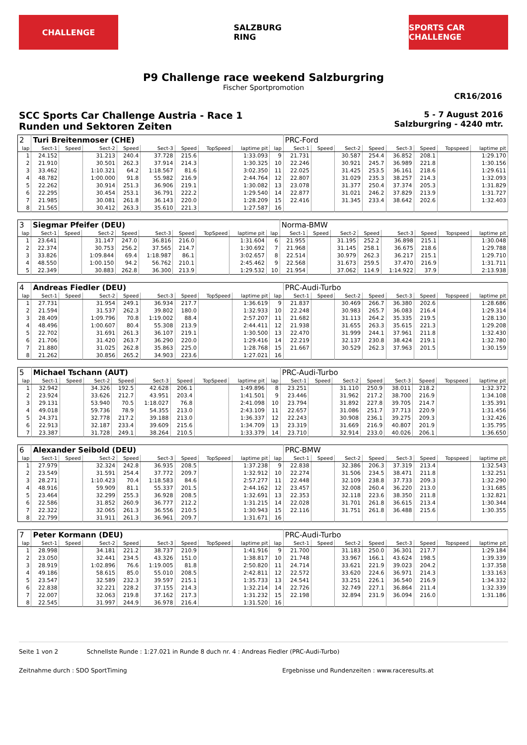CHALLENGE
SALZBURG RING
SPORTS CAR CHALLENGE
P9 Challenge race weekend Salzburgring
Fischer Sportpromotion
CR16/2016
SCC Sports Car Challenge Austria - Race 1
Runden und Sektoren Zeiten
5 - 7 August 2016
Salzburgring - 4240 mtr.
| 2 | Turi Breitenmoser (CHE) | | | | | | | | | PRC-Ford | | | | | | | |
| lap | Sect-1 | Speed | Sect-2 | Speed | Sect-3 | Speed | TopSpeed | laptime pit | lap | Sect-1 | Speed | Sect-2 | Speed | Sect-3 | Speed | Topspeed | laptime pit |
| 1 | 24.152 | | 31.213 | 240.4 | 37.728 | 215.6 | | 1:33.093 | 9 | 21.731 | | 30.587 | 254.4 | 36.852 | 208.1 | | 1:29.170 |
| 2 | 21.910 | | 30.501 | 262.3 | 37.914 | 214.3 | | 1:30.325 | 10 | 22.246 | | 30.921 | 245.7 | 36.989 | 221.8 | | 1:30.156 |
| 3 | 33.462 | | 1:10.321 | 64.2 | 1:18.567 | 81.6 | | 3:02.350 | 11 | 22.025 | | 31.425 | 253.5 | 36.161 | 218.6 | | 1:29.611 |
| 4 | 48.782 | | 1:00.000 | 91.8 | 55.982 | 216.9 | | 2:44.764 | 12 | 22.807 | | 31.029 | 235.3 | 38.257 | 214.3 | | 1:32.093 |
| 5 | 22.262 | | 30.914 | 251.3 | 36.906 | 219.1 | | 1:30.082 | 13 | 23.078 | | 31.377 | 250.4 | 37.374 | 205.3 | | 1:31.829 |
| 6 | 22.295 | | 30.454 | 253.1 | 36.791 | 222.2 | | 1:29.540 | 14 | 22.877 | | 31.021 | 246.2 | 37.829 | 213.9 | | 1:31.727 |
| 7 | 21.985 | | 30.081 | 261.8 | 36.143 | 220.0 | | 1:28.209 | 15 | 22.416 | | 31.345 | 233.4 | 38.642 | 202.6 | | 1:32.403 |
| 8 | 21.565 | | 30.412 | 263.3 | 35.610 | 221.3 | | 1:27.587 | 16 | | | | | | | | |
| 3 | Siegmar Pfeifer (DEU) | | | | | | | | | Norma-BMW | | | | | | | |
| lap | Sect-1 | Speed | Sect-2 | Speed | Sect-3 | Speed | TopSpeed | laptime pit | lap | Sect-1 | Speed | Sect-2 | Speed | Sect-3 | Speed | Topspeed | laptime pit |
| 1 | 23.641 | | 31.147 | 247.0 | 36.816 | 216.0 | | 1:31.604 | 6 | 21.955 | | 31.195 | 252.2 | 36.898 | 215.1 | | 1:30.048 |
| 2 | 22.374 | | 30.753 | 256.2 | 37.565 | 214.7 | | 1:30.692 | 7 | 21.968 | | 31.145 | 258.1 | 36.675 | 218.6 | | 1:29.788 |
| 3 | 33.826 | | 1:09.844 | 69.4 | 1:18.987 | 86.1 | | 3:02.657 | 8 | 22.514 | | 30.979 | 262.3 | 36.217 | 215.1 | | 1:29.710 |
| 4 | 48.550 | | 1:00.150 | 94.2 | 56.762 | 210.1 | | 2:45.462 | 9 | 22.568 | | 31.673 | 259.5 | 37.470 | 216.9 | | 1:31.711 |
| 5 | 22.349 | | 30.883 | 262.8 | 36.300 | 213.9 | | 1:29.532 | 10 | 21.954 | | 37.062 | 114.9 | 1:14.922 | 37.9 | | 2:13.938 |
| 4 | Andreas Fiedler (DEU) | | | | | | | | | PRC-Audi-Turbo | | | | | | | |
| lap | Sect-1 | Speed | Sect-2 | Speed | Sect-3 | Speed | TopSpeed | laptime pit | lap | Sect-1 | Speed | Sect-2 | Speed | Sect-3 | Speed | Topspeed | laptime pit |
| 1 | 27.731 | | 31.954 | 249.1 | 36.934 | 217.7 | | 1:36.619 | 9 | 21.837 | | 30.469 | 266.7 | 36.380 | 202.6 | | 1:28.686 |
| 2 | 21.594 | | 31.537 | 262.3 | 39.802 | 180.0 | | 1:32.933 | 10 | 22.248 | | 30.983 | 265.7 | 36.083 | 216.4 | | 1:29.314 |
| 3 | 28.409 | | 1:09.796 | 70.8 | 1:19.002 | 88.4 | | 2:57.207 | 11 | 21.682 | | 31.113 | 264.2 | 35.335 | 219.5 | | 1:28.130 |
| 4 | 48.496 | | 1:00.607 | 80.4 | 55.308 | 213.9 | | 2:44.411 | 12 | 21.938 | | 31.655 | 263.3 | 35.615 | 221.3 | | 1:29.208 |
| 5 | 22.702 | | 31.691 | 261.3 | 36.107 | 219.1 | | 1:30.500 | 13 | 22.470 | | 31.999 | 244.1 | 37.961 | 211.8 | | 1:32.430 |
| 6 | 21.706 | | 31.420 | 263.7 | 36.290 | 220.0 | | 1:29.416 | 14 | 22.219 | | 32.137 | 230.8 | 38.424 | 219.1 | | 1:32.780 |
| 7 | 21.880 | | 31.025 | 262.8 | 35.863 | 225.0 | | 1:28.768 | 15 | 21.667 | | 30.529 | 262.3 | 37.963 | 201.5 | | 1:30.159 |
| 8 | 21.262 | | 30.856 | 265.2 | 34.903 | 223.6 | | 1:27.021 | 16 | | | | | | | | |
| 5 | Michael Tschann (AUT) | | | | | | | | | PRC-Audi-Turbo | | | | | | | |
| lap | Sect-1 | Speed | Sect-2 | Speed | Sect-3 | Speed | TopSpeed | laptime pit | lap | Sect-1 | Speed | Sect-2 | Speed | Sect-3 | Speed | Topspeed | laptime pit |
| 1 | 32.942 | | 34.326 | 192.5 | 42.628 | 206.1 | | 1:49.896 | 8 | 23.251 | | 31.110 | 250.9 | 38.011 | 218.2 | | 1:32.372 |
| 2 | 23.924 | | 33.626 | 212.7 | 43.951 | 203.4 | | 1:41.501 | 9 | 23.446 | | 31.962 | 217.2 | 38.700 | 216.9 | | 1:34.108 |
| 3 | 29.131 | | 53.940 | 70.5 | 1:18.027 | 76.8 | | 2:41.098 | 10 | 23.794 | | 31.892 | 227.8 | 39.705 | 214.7 | | 1:35.391 |
| 4 | 49.018 | | 59.736 | 78.9 | 54.355 | 213.0 | | 2:43.109 | 11 | 22.657 | | 31.086 | 251.7 | 37.713 | 220.9 | | 1:31.456 |
| 5 | 24.371 | | 32.778 | 217.2 | 39.188 | 213.0 | | 1:36.337 | 12 | 22.243 | | 30.908 | 236.1 | 39.275 | 209.3 | | 1:32.426 |
| 6 | 22.913 | | 32.187 | 233.4 | 39.609 | 215.6 | | 1:34.709 | 13 | 23.319 | | 31.669 | 216.9 | 40.807 | 201.9 | | 1:35.795 |
| 7 | 23.387 | | 31.728 | 249.1 | 38.264 | 210.5 | | 1:33.379 | 14 | 23.710 | | 32.914 | 233.0 | 40.026 | 206.1 | | 1:36.650 |
| 6 | Alexander Seibold (DEU) | | | | | | | | | PRC-BMW | | | | | | | |
| lap | Sect-1 | Speed | Sect-2 | Speed | Sect-3 | Speed | TopSpeed | laptime pit | lap | Sect-1 | Speed | Sect-2 | Speed | Sect-3 | Speed | Topspeed | laptime pit |
| 1 | 27.979 | | 32.324 | 242.8 | 36.935 | 208.5 | | 1:37.238 | 9 | 22.838 | | 32.386 | 206.3 | 37.319 | 213.4 | | 1:32.543 |
| 2 | 23.549 | | 31.591 | 254.4 | 37.772 | 209.7 | | 1:32.912 | 10 | 22.274 | | 31.506 | 234.5 | 38.471 | 211.8 | | 1:32.251 |
| 3 | 28.271 | | 1:10.423 | 70.4 | 1:18.583 | 84.6 | | 2:57.277 | 11 | 22.448 | | 32.109 | 238.8 | 37.733 | 209.3 | | 1:32.290 |
| 4 | 48.916 | | 59.909 | 81.1 | 55.337 | 201.5 | | 2:44.162 | 12 | 23.457 | | 32.008 | 260.4 | 36.220 | 213.0 | | 1:31.685 |
| 5 | 23.464 | | 32.299 | 255.3 | 36.928 | 208.5 | | 1:32.691 | 13 | 22.353 | | 32.118 | 223.6 | 38.350 | 211.8 | | 1:32.821 |
| 6 | 22.586 | | 31.852 | 260.9 | 36.777 | 212.2 | | 1:31.215 | 14 | 22.028 | | 31.701 | 261.8 | 36.615 | 213.4 | | 1:30.344 |
| 7 | 22.322 | | 32.065 | 261.3 | 36.556 | 210.5 | | 1:30.943 | 15 | 22.116 | | 31.751 | 261.8 | 36.488 | 215.6 | | 1:30.355 |
| 8 | 22.799 | | 31.911 | 261.3 | 36.961 | 209.7 | | 1:31.671 | 16 | | | | | | | | |
| 7 | Peter Kormann (DEU) | | | | | | | | | PRC-Audi-Turbo | | | | | | | |
| lap | Sect-1 | Speed | Sect-2 | Speed | Sect-3 | Speed | TopSpeed | laptime pit | lap | Sect-1 | Speed | Sect-2 | Speed | Sect-3 | Speed | Topspeed | laptime pit |
| 1 | 28.998 | | 34.181 | 221.2 | 38.737 | 210.9 | | 1:41.916 | 9 | 21.700 | | 31.183 | 250.0 | 36.301 | 217.7 | | 1:29.184 |
| 2 | 23.050 | | 32.441 | 234.5 | 43.326 | 151.0 | | 1:38.817 | 10 | 21.748 | | 33.967 | 166.1 | 43.624 | 198.5 | | 1:39.339 |
| 3 | 28.919 | | 1:02.896 | 76.6 | 1:19.005 | 81.8 | | 2:50.820 | 11 | 24.714 | | 33.621 | 221.9 | 39.023 | 204.2 | | 1:37.358 |
| 4 | 49.186 | | 58.615 | 85.0 | 55.010 | 208.5 | | 2:42.811 | 12 | 22.572 | | 33.620 | 224.6 | 36.971 | 214.3 | | 1:33.163 |
| 5 | 23.547 | | 32.589 | 232.3 | 39.597 | 215.1 | | 1:35.733 | 13 | 24.541 | | 33.251 | 226.1 | 36.540 | 216.9 | | 1:34.332 |
| 6 | 22.838 | | 32.221 | 228.2 | 37.155 | 214.3 | | 1:32.214 | 14 | 22.726 | | 32.749 | 227.1 | 36.864 | 211.4 | | 1:32.339 |
| 7 | 22.007 | | 32.063 | 219.8 | 37.162 | 217.3 | | 1:31.232 | 15 | 22.198 | | 32.894 | 231.9 | 36.094 | 216.0 | | 1:31.186 |
| 8 | 22.545 | | 31.997 | 244.9 | 36.978 | 216.4 | | 1:31.520 | 16 | | | | | | | | |
Seite 1 von 2 Schnellste Runde : 1:27.021 in Runde 8 duch nr. 4 : Andreas Fiedler (PRC-Audi-Turbo)
Zeitnahme durch : SDO SportTiming Ergebnisse und Rundenzeiten : www.raceresults.at